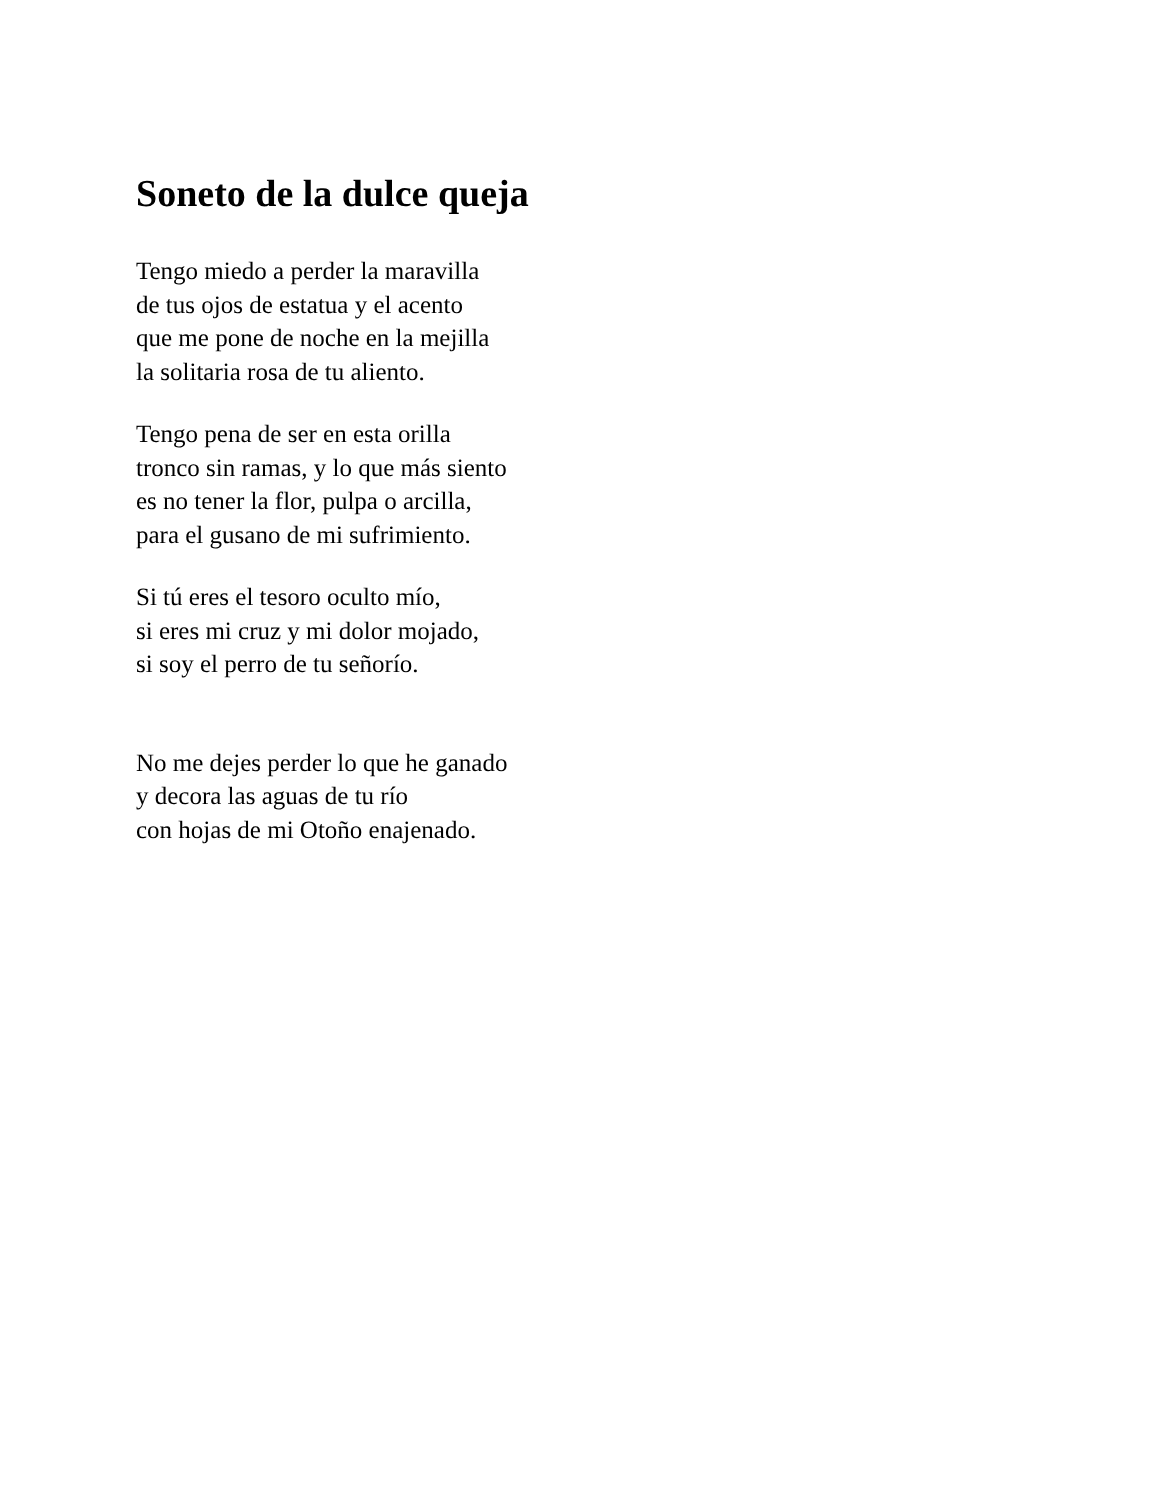Soneto de la dulce queja
Tengo miedo a perder la maravilla
de tus ojos de estatua y el acento
que me pone de noche en la mejilla
la solitaria rosa de tu aliento.
Tengo pena de ser en esta orilla
tronco sin ramas, y lo que más siento
es no tener la flor, pulpa o arcilla,
para el gusano de mi sufrimiento.
Si tú eres el tesoro oculto mío,
si eres mi cruz y mi dolor mojado,
si soy el perro de tu señorío.
No me dejes perder lo que he ganado
y decora las aguas de tu río
con hojas de mi Otoño enajenado.